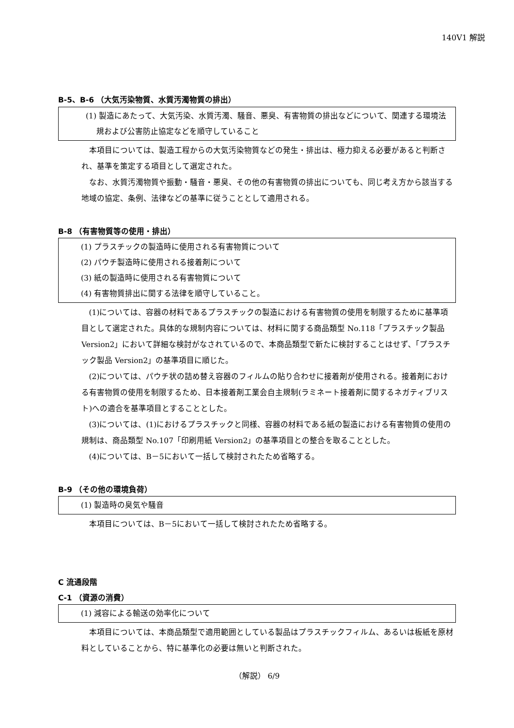140V1 解説
B‐5、B‐6 （大気汚染物質、水質汚濁物質の排出）
(1) 製造にあたって、大気汚染、水質汚濁、騒音、悪臭、有害物質の排出などについて、関連する環境法規および公害防止協定などを順守していること
本項目については、製造工程からの大気汚染物質などの発生・排出は、極力抑える必要があると判断され、基準を策定する項目として選定された。
なお、水質汚濁物質や振動・騒音・悪臭、その他の有害物質の排出についても、同じ考え方から該当する地域の協定、条例、法律などの基準に従うこととして適用される。
B‐8 （有害物質等の使用・排出）
(1) プラスチックの製造時に使用される有害物質について
(2) パウチ製造時に使用される接着剤について
(3) 紙の製造時に使用される有害物質について
(4) 有害物質排出に関する法律を順守していること。
(1)については、容器の材料であるプラスチックの製造における有害物質の使用を制限するために基準項目として選定された。具体的な規制内容については、材料に関する商品類型 No.118「プラスチック製品 Version2」において詳細な検討がなされているので、本商品類型で新たに検討することはせず、「プラスチック製品 Version2」の基準項目に順じた。
(2)については、パウチ状の詰め替え容器のフィルムの貼り合わせに接着剤が使用される。接着剤における有害物質の使用を制限するため、日本接着剤工業会自主規制(ラミネート接着剤に関するネガティブリスト)への適合を基準項目とすることとした。
(3)については、(1)におけるプラスチックと同様、容器の材料である紙の製造における有害物質の使用の規制は、商品類型 No.107「印刷用紙 Version2」の基準項目との整合を取ることとした。
(4)については、B－5において一括して検討されたため省略する。
B‐9 （その他の環境負荷）
(1) 製造時の臭気や騒音
本項目については、B－5において一括して検討されたため省略する。
C 流通段階
C‐1 （資源の消費）
(1) 減容による輸送の効率化について
本項目については、本商品類型で適用範囲としている製品はプラスチックフィルム、あるいは板紙を原材料としていることから、特に基準化の必要は無いと判断された。
（解説） 6/9